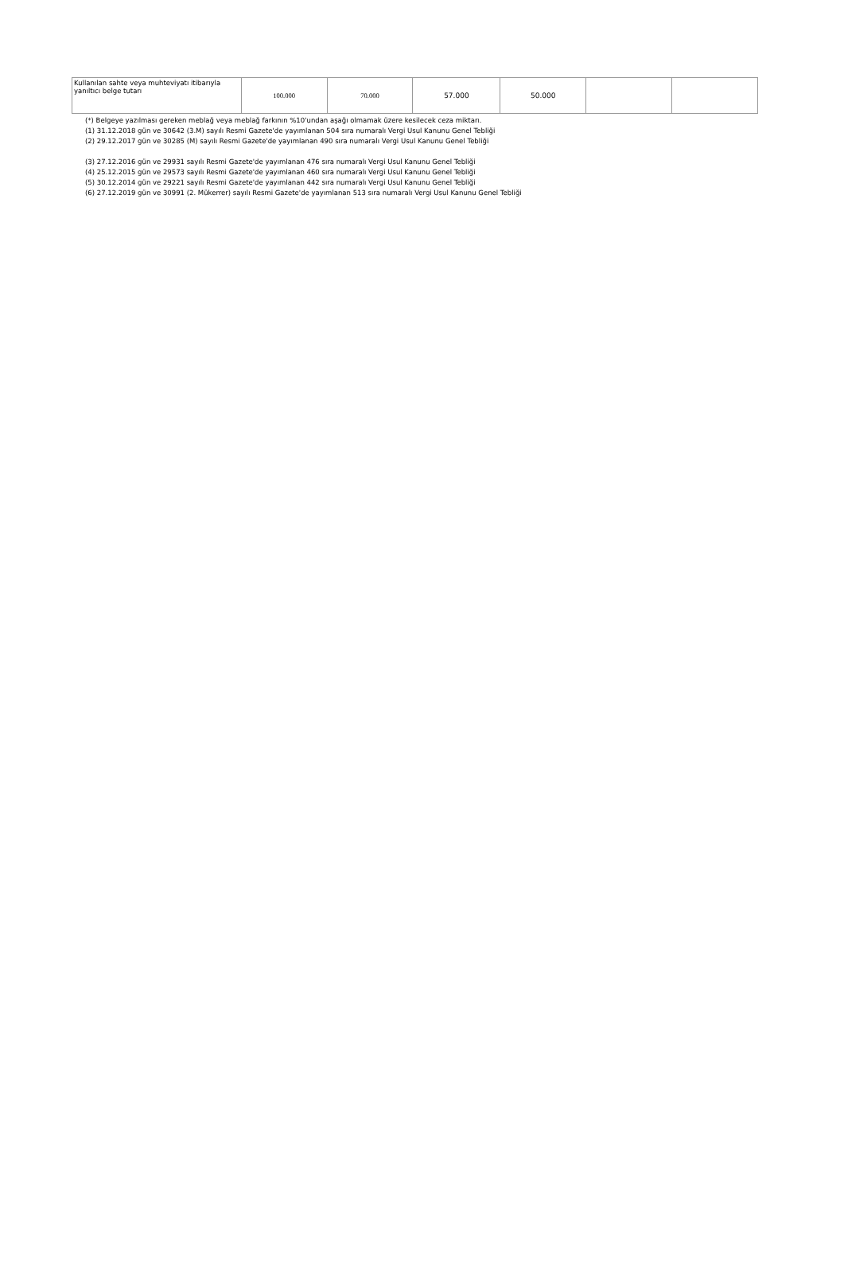| Kullanılan sahte veya muhteviyatı itibarıyla yanıltıcı belge tutarı | 100.000 | 70.000 | 57.000 | 50.000 | | |
(*) Belgeye yazılması gereken meblağ veya meblağ farkının %10'undan aşağı olmamak üzere kesilecek ceza miktarı.
(1) 31.12.2018 gün ve 30642 (3.M) sayılı Resmi Gazete'de yayımlanan 504 sıra numaralı Vergi Usul Kanunu Genel Tebliği
(2) 29.12.2017 gün ve 30285 (M) sayılı Resmi Gazete'de yayımlanan 490 sıra numaralı Vergi Usul Kanunu Genel Tebliği
(3) 27.12.2016 gün ve 29931 sayılı Resmi Gazete'de yayımlanan 476 sıra numaralı Vergi Usul Kanunu Genel Tebliği
(4) 25.12.2015 gün ve 29573 sayılı Resmi Gazete'de yayımlanan 460 sıra numaralı Vergi Usul Kanunu Genel Tebliği
(5) 30.12.2014 gün ve 29221 sayılı Resmi Gazete'de yayımlanan 442 sıra numaralı Vergi Usul Kanunu Genel Tebliği
(6) 27.12.2019 gün ve 30991 (2. Mükerrer) sayılı Resmi Gazete'de yayımlanan 513 sıra numaralı Vergi Usul Kanunu Genel Tebliği